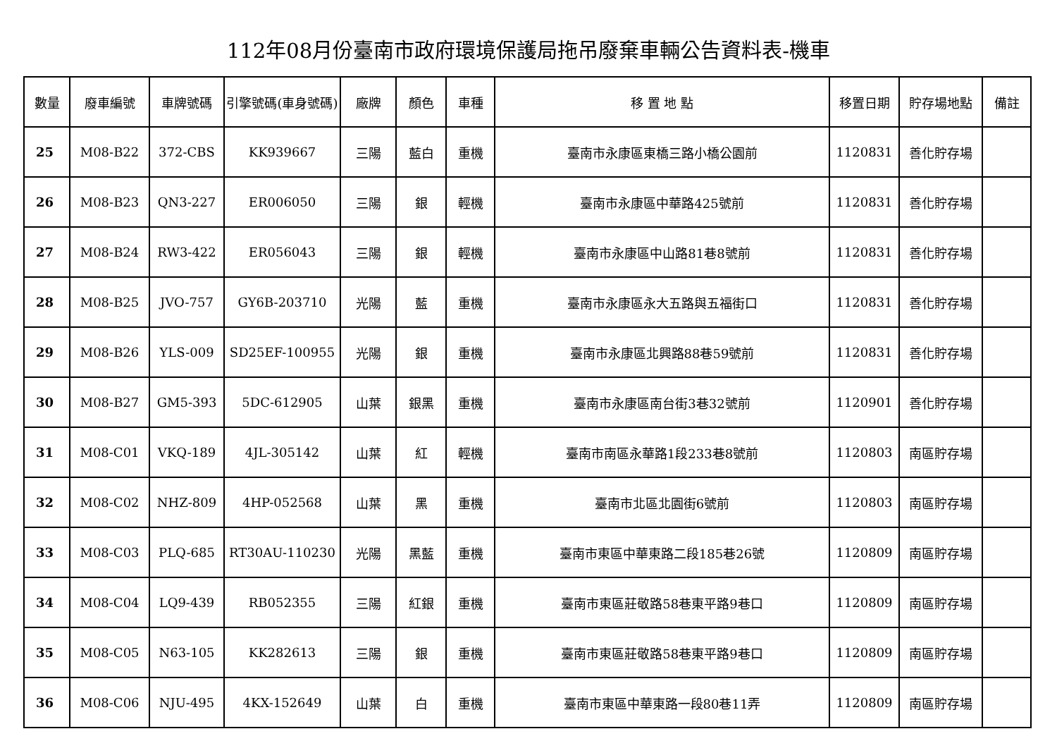112年08月份臺南市政府環境保護局拖吊廢棄車輛公告資料表-機車
| 數量 | 廢車編號 | 車牌號碼 | 引擎號碼(車身號碼) | 廠牌 | 顏色 | 車種 | 移 置 地 點 | 移置日期 | 貯存場地點 | 備註 |
| --- | --- | --- | --- | --- | --- | --- | --- | --- | --- | --- |
| 25 | M08-B22 | 372-CBS | KK939667 | 三陽 | 藍白 | 重機 | 臺南市永康區東橋三路小橋公園前 | 1120831 | 善化貯存場 | |
| 26 | M08-B23 | QN3-227 | ER006050 | 三陽 | 銀 | 輕機 | 臺南市永康區中華路425號前 | 1120831 | 善化貯存場 | |
| 27 | M08-B24 | RW3-422 | ER056043 | 三陽 | 銀 | 輕機 | 臺南市永康區中山路81巷8號前 | 1120831 | 善化貯存場 | |
| 28 | M08-B25 | JVO-757 | GY6B-203710 | 光陽 | 藍 | 重機 | 臺南市永康區永大五路與五福街口 | 1120831 | 善化貯存場 | |
| 29 | M08-B26 | YLS-009 | SD25EF-100955 | 光陽 | 銀 | 重機 | 臺南市永康區北興路88巷59號前 | 1120831 | 善化貯存場 | |
| 30 | M08-B27 | GM5-393 | 5DC-612905 | 山葉 | 銀黑 | 重機 | 臺南市永康區南台街3巷32號前 | 1120901 | 善化貯存場 | |
| 31 | M08-C01 | VKQ-189 | 4JL-305142 | 山葉 | 紅 | 輕機 | 臺南市南區永華路1段233巷8號前 | 1120803 | 南區貯存場 | |
| 32 | M08-C02 | NHZ-809 | 4HP-052568 | 山葉 | 黑 | 重機 | 臺南市北區北園街6號前 | 1120803 | 南區貯存場 | |
| 33 | M08-C03 | PLQ-685 | RT30AU-110230 | 光陽 | 黑藍 | 重機 | 臺南市東區中華東路二段185巷26號 | 1120809 | 南區貯存場 | |
| 34 | M08-C04 | LQ9-439 | RB052355 | 三陽 | 紅銀 | 重機 | 臺南市東區莊敬路58巷東平路9巷口 | 1120809 | 南區貯存場 | |
| 35 | M08-C05 | N63-105 | KK282613 | 三陽 | 銀 | 重機 | 臺南市東區莊敬路58巷東平路9巷口 | 1120809 | 南區貯存場 | |
| 36 | M08-C06 | NJU-495 | 4KX-152649 | 山葉 | 白 | 重機 | 臺南市東區中華東路一段80巷11弄 | 1120809 | 南區貯存場 | |